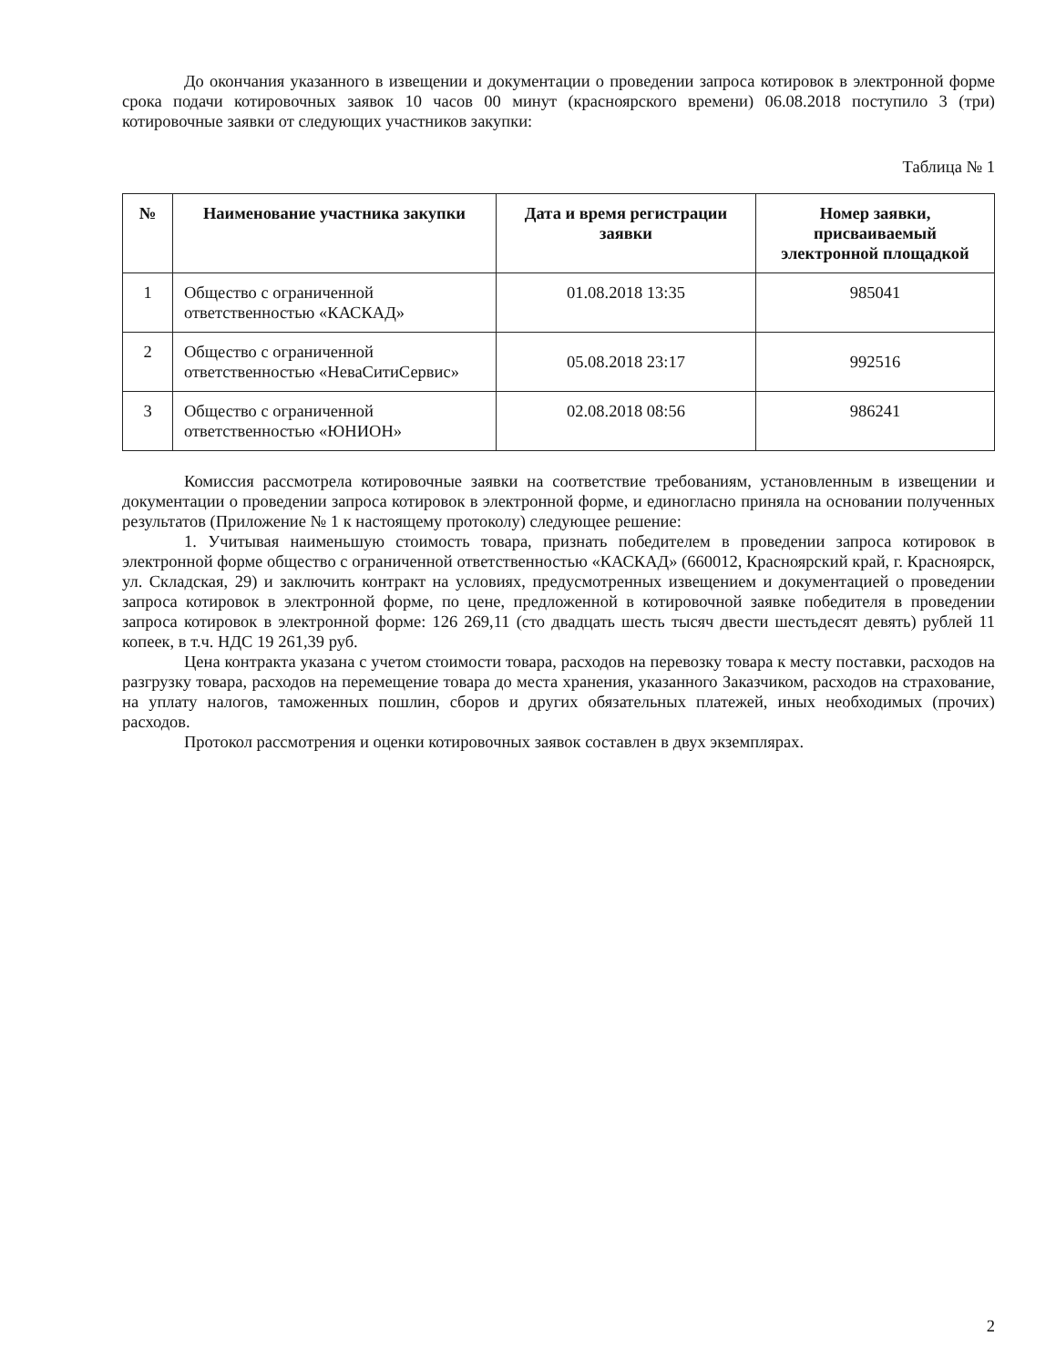До окончания указанного в извещении и документации о проведении запроса котировок в электронной форме срока подачи котировочных заявок 10 часов 00 минут (красноярского времени) 06.08.2018 поступило 3 (три) котировочные заявки от следующих участников закупки:
Таблица № 1
| № | Наименование участника закупки | Дата и время регистрации заявки | Номер заявки, присваиваемый электронной площадкой |
| --- | --- | --- | --- |
| 1 | Общество с ограниченной ответственностью «КАСКАД» | 01.08.2018 13:35 | 985041 |
| 2 | Общество с ограниченной ответственностью «НеваСитиСервис» | 05.08.2018 23:17 | 992516 |
| 3 | Общество с ограниченной ответственностью «ЮНИОН» | 02.08.2018 08:56 | 986241 |
Комиссия рассмотрела котировочные заявки на соответствие требованиям, установленным в извещении и документации о проведении запроса котировок в электронной форме, и единогласно приняла на основании полученных результатов (Приложение № 1 к настоящему протоколу) следующее решение:
1. Учитывая наименьшую стоимость товара, признать победителем в проведении запроса котировок в электронной форме общество с ограниченной ответственностью «КАСКАД» (660012, Красноярский край, г. Красноярск, ул. Складская, 29) и заключить контракт на условиях, предусмотренных извещением и документацией о проведении запроса котировок в электронной форме, по цене, предложенной в котировочной заявке победителя в проведении запроса котировок в электронной форме: 126 269,11 (сто двадцать шесть тысяч двести шестьдесят девять) рублей 11 копеек, в т.ч. НДС 19 261,39 руб.
Цена контракта указана с учетом стоимости товара, расходов на перевозку товара к месту поставки, расходов на разгрузку товара, расходов на перемещение товара до места хранения, указанного Заказчиком, расходов на страхование, на уплату налогов, таможенных пошлин, сборов и других обязательных платежей, иных необходимых (прочих) расходов.
Протокол рассмотрения и оценки котировочных заявок составлен в двух экземплярах.
2